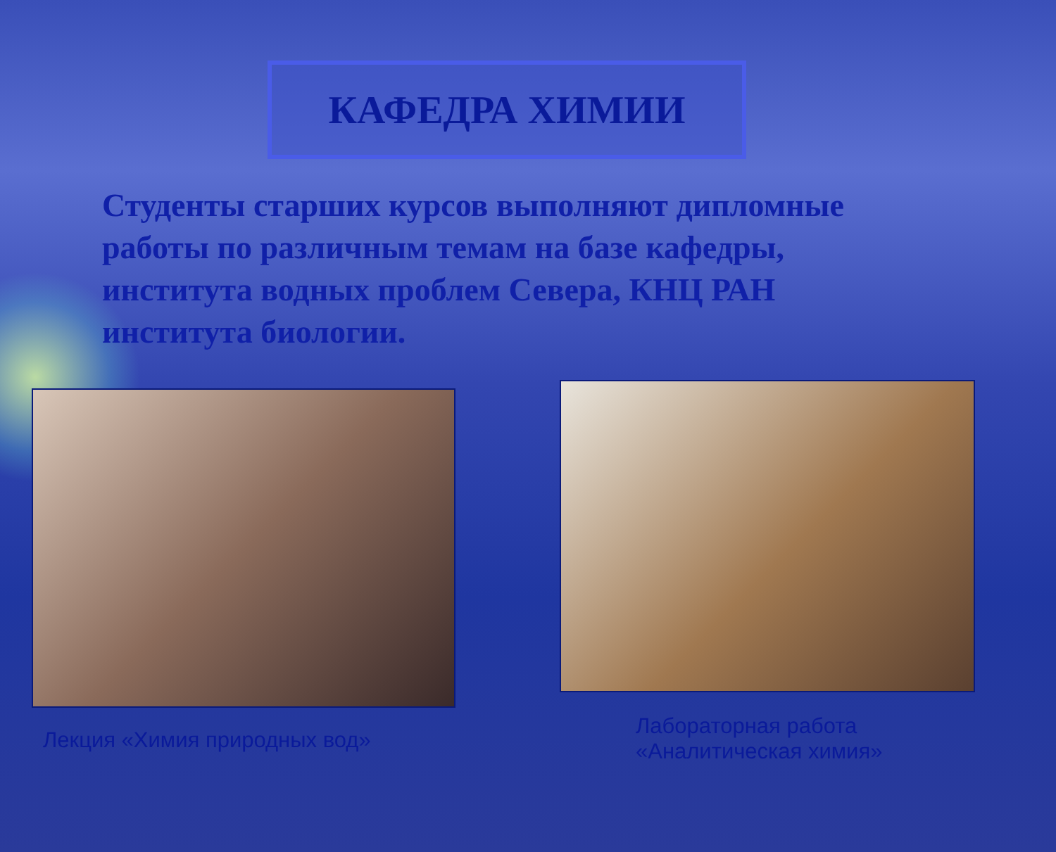КАФЕДРА ХИМИИ
Студенты старших курсов выполняют дипломные работы по различным темам на базе кафедры, института водных проблем Севера, КНЦ РАН института биологии.
Лекция «Химия природных вод»
Лабораторная работа
«Аналитическая химия»